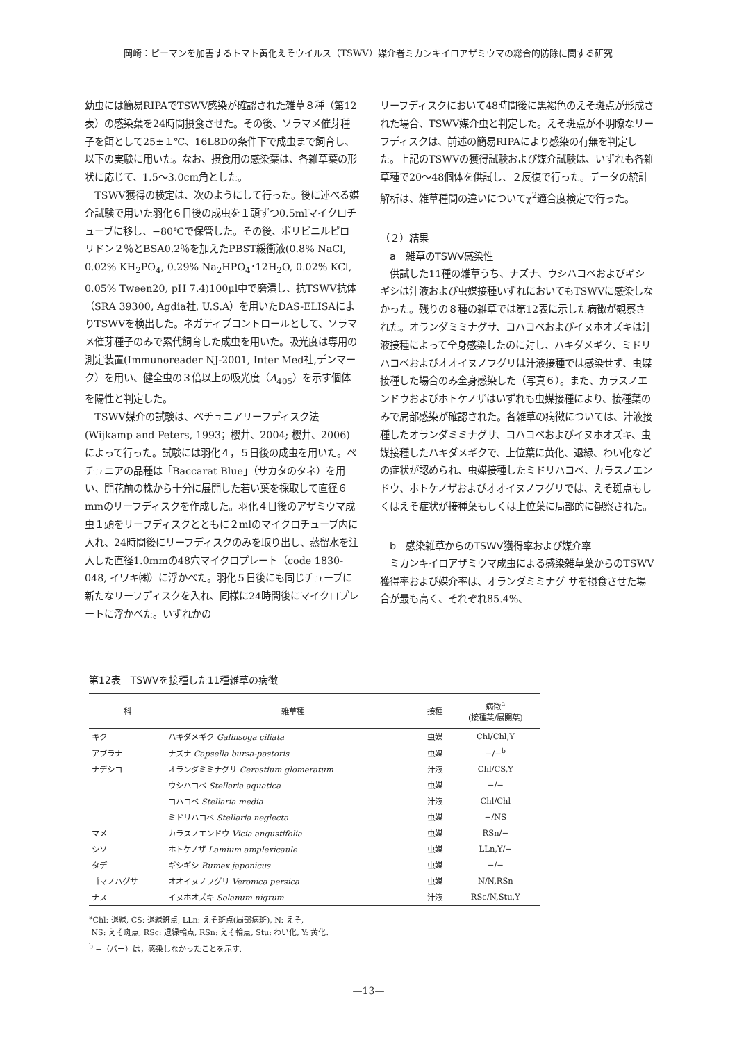岡崎：ピーマンを加害するトマト黄化えそウイルス（TSWV）媒介者ミカンキイロアザミウマの総合的防除に関する研究
幼虫には簡易RIPAでTSWV感染が確認された雑草８種（第12表）の感染葉を24時間摂食させた。その後、ソラマメ催芽種子を餌として25±１℃、16L8Dの条件下で成虫まで飼育し、以下の実験に用いた。なお、摂食用の感染葉は、各雑草葉の形状に応じて、1.5〜3.0cm角とした。
TSWV獲得の検定は、次のようにして行った。後に述べる媒介試験で用いた羽化６日後の成虫を１頭ずつ0.5mlマイクロチューブに移し、−80℃で保管した。その後、ポリビニルピロリドン２％とBSA0.2％を加えたPBST緩衝液(0.8% NaCl, 0.02% KH<sub>2</sub>PO<sub>4</sub>, 0.29% Na<sub>2</sub>HPO<sub>4</sub>･12H<sub>2</sub>O, 0.02% KCl, 0.05% Tween20, pH 7.4)100μl中で磨潰し、抗TSWV抗体（SRA 39300, Agdia社, U.S.A）を用いたDAS-ELISAによりTSWVを検出した。ネガティブコントロールとして、ソラマメ催芽種子のみで累代飼育した成虫を用いた。吸光度は専用の測定装置(Immunoreader NJ-2001, Inter Med社,デンマーク）を用い、健全虫の３倍以上の吸光度（A<sub>405</sub>）を示す個体を陽性と判定した。
TSWV媒介の試験は、ペチュニアリーフディスク法(Wijkamp and Peters, 1993；櫻井、2004; 櫻井、2006)によって行った。試験には羽化４，５日後の成虫を用いた。ペチュニアの品種は「Baccarat Blue」（サカタのタネ）を用い、開花前の株から十分に展開した若い葉を採取して直径６mmのリーフディスクを作成した。羽化４日後のアザミウマ成虫１頭をリーフディスクとともに２mlのマイクロチューブ内に入れ、24時間後にリーフディスクのみを取り出し、蒸留水を注入した直径1.0mmの48穴マイクロプレート（code 1830-048, イワキ㈱）に浮かべた。羽化５日後にも同じチューブに新たなリーフディスクを入れ、同様に24時間後にマイクロプレートに浮かべた。いずれかの
リーフディスクにおいて48時間後に黒褐色のえそ斑点が形成された場合、TSWV媒介虫と判定した。えそ斑点が不明瞭なリーフディスクは、前述の簡易RIPAにより感染の有無を判定した。上記のTSWVの獲得試験および媒介試験は、いずれも各雑草種で20〜48個体を供試し、２反復で行った。データの統計解析は、雑草種間の違いについてχ<sup>2</sup>適合度検定で行った。
（２）結果
　a　雑草のTSWV感染性
供試した11種の雑草うち、ナズナ、ウシハコベおよびギシギシは汁液および虫媒接種いずれにおいてもTSWVに感染しなかった。残りの８種の雑草では第12表に示した病徴が観察された。オランダミミナグサ、コハコベおよびイヌホオズキは汁液接種によって全身感染したのに対し、ハキダメギク、ミドリハコベおよびオオイヌノフグリは汁液接種では感染せず、虫媒接種した場合のみ全身感染した（写真６）。また、カラスノエンドウおよびホトケノザはいずれも虫媒接種により、接種葉のみで局部感染が確認された。各雑草の病徴については、汁液接種したオランダミミナグサ、コハコベおよびイヌホオズキ、虫媒接種したハキダメギクで、上位葉に黄化、退緑、わい化などの症状が認められ、虫媒接種したミドリハコベ、カラスノエンドウ、ホトケノザおよびオオイヌノフグリでは、えそ斑点もしくはえそ症状が接種葉もしくは上位葉に局部的に観察された。
　b　感染雑草からのTSWV獲得率および媒介率
ミカンキイロアザミウマ成虫による感染雑草葉からのTSWV獲得率および媒介率は、オランダミミナグ サを摂食させた場合が最も高く、それぞれ85.4%、
第12表　TSWVを接種した11種雑草の病徴
| 科 | 雑草種 | 接種 | 病徴<sup>a</sup> (接種葉/展開葉) |
| --- | --- | --- | --- |
| キク | ハキダメギク Galinsoga ciliata | 虫媒 | Chl/Chl,Y |
| アブラナ | ナズナ Capsella bursa-pastoris | 虫媒 | −/−<sup>b</sup> |
| ナデシコ | オランダミミナグサ Cerastium glomeratum | 汁液 | Chl/CS,Y |
| | ウシハコベ Stellaria aquatica | 虫媒 | −/− |
| | コハコベ Stellaria media | 汁液 | Chl/Chl |
| | ミドリハコベ Stellaria neglecta | 虫媒 | −/NS |
| マメ | カラスノエンドウ Vicia angustifolia | 虫媒 | RSn/− |
| シソ | ホトケノザ Lamium amplexicaule | 虫媒 | LLn,Y/− |
| タデ | ギシギシ Rumex japonicus | 虫媒 | −/− |
| ゴマノハグサ | オオイヌノフグリ Veronica persica | 虫媒 | N/N,RSn |
| ナス | イヌホオズキ Solanum nigrum | 汁液 | RSc/N,Stu,Y |
<sup>a</sup> Chl: 退緑, CS: 退緑斑点, LLn: えそ斑点(局部病斑), N: えそ,
NS: えそ斑点, RSc: 退緑輪点, RSn: えそ輪点, Stu: わい化, Y: 黄化.
<sup>b</sup> −（バー）は，感染しなかったことを示す.
—13—